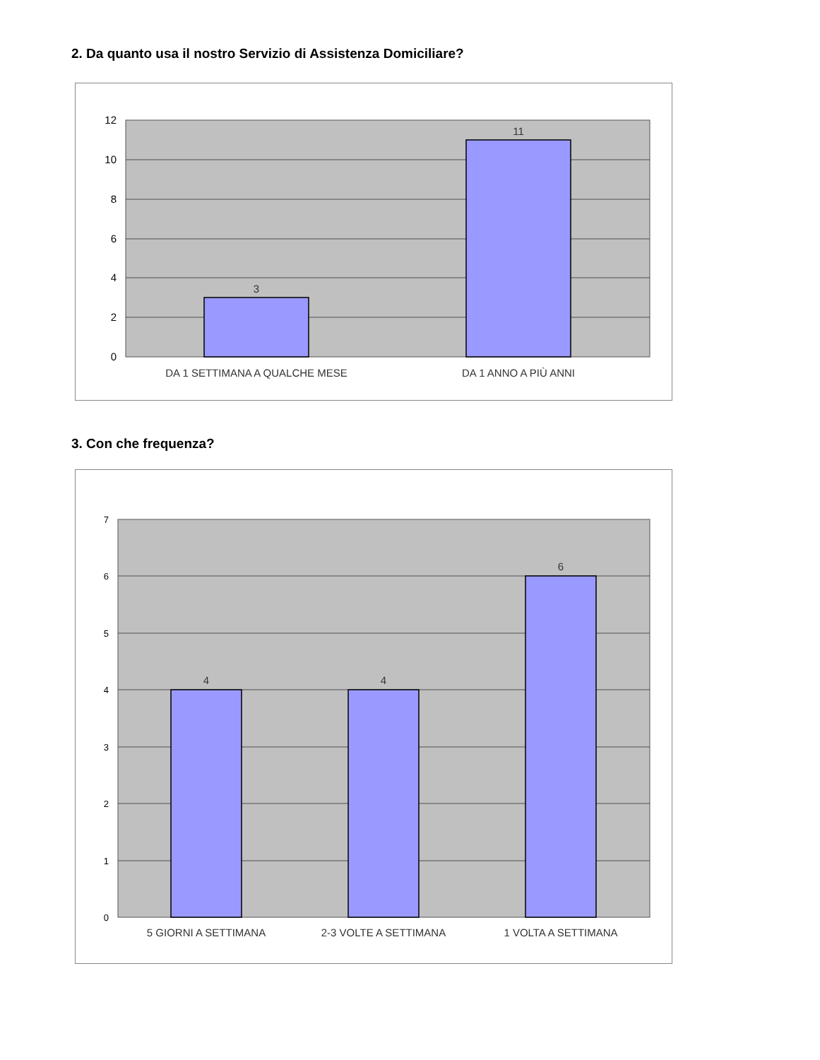2. Da quanto usa il nostro Servizio di Assistenza Domiciliare?
12
10
8
6
4
2
0
3
11
DA 1 SETTIMANA A QUALCHE MESE
DA 1 ANNO A PIÙ ANNI
3. Con che frequenza?
7
6
5
4
3
2
1
0
4
4
6
5 GIORNI A SETTIMANA
2-3 VOLTE A SETTIMANA
1 VOLTA A SETTIMANA